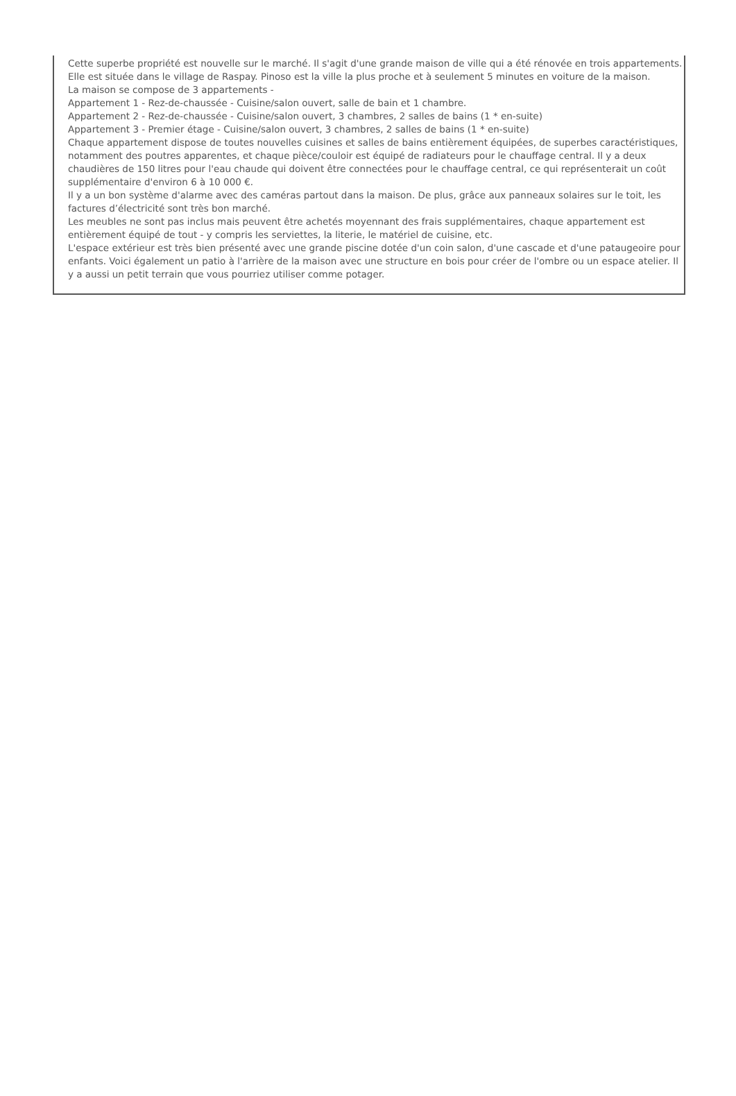Cette superbe propriété est nouvelle sur le marché. Il s'agit d'une grande maison de ville qui a été rénovée en trois appartements. Elle est située dans le village de Raspay. Pinoso est la ville la plus proche et à seulement 5 minutes en voiture de la maison.
La maison se compose de 3 appartements -
Appartement 1 - Rez-de-chaussée - Cuisine/salon ouvert, salle de bain et 1 chambre.
Appartement 2 - Rez-de-chaussée - Cuisine/salon ouvert, 3 chambres, 2 salles de bains (1 * en-suite)
Appartement 3 - Premier étage - Cuisine/salon ouvert, 3 chambres, 2 salles de bains (1 * en-suite)
Chaque appartement dispose de toutes nouvelles cuisines et salles de bains entièrement équipées, de superbes caractéristiques, notamment des poutres apparentes, et chaque pièce/couloir est équipé de radiateurs pour le chauffage central. Il y a deux chaudières de 150 litres pour l'eau chaude qui doivent être connectées pour le chauffage central, ce qui représenterait un coût supplémentaire d'environ 6 à 10 000 €.
Il y a un bon système d'alarme avec des caméras partout dans la maison. De plus, grâce aux panneaux solaires sur le toit, les factures d’électricité sont très bon marché.
Les meubles ne sont pas inclus mais peuvent être achetés moyennant des frais supplémentaires, chaque appartement est entièrement équipé de tout - y compris les serviettes, la literie, le matériel de cuisine, etc.
L'espace extérieur est très bien présenté avec une grande piscine dotée d'un coin salon, d'une cascade et d'une pataugeoire pour enfants. Voici également un patio à l'arrière de la maison avec une structure en bois pour créer de l'ombre ou un espace atelier. Il y a aussi un petit terrain que vous pourriez utiliser comme potager.